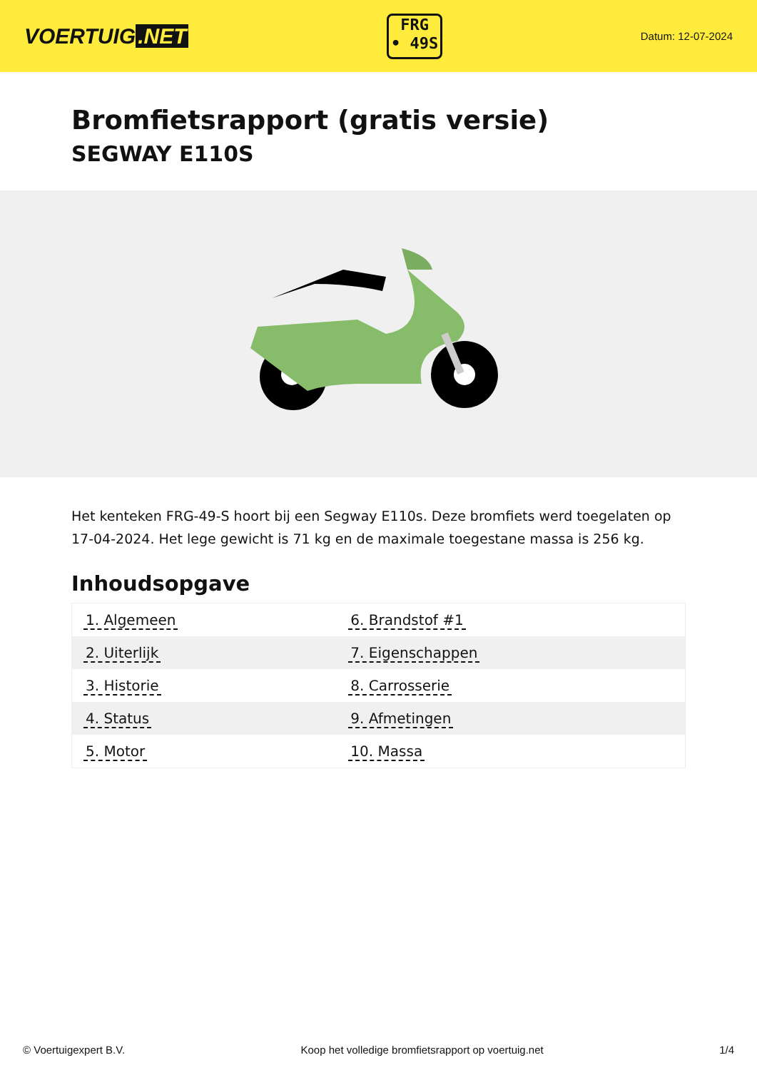VOERTUIG.NET
FRG
• 49S
Datum: 12-07-2024
Bromfietsrapport (gratis versie)
SEGWAY E110S
Het kenteken FRG-49-S hoort bij een Segway E110s. Deze bromfiets werd toegelaten op 17-04-2024. Het lege gewicht is 71 kg en de maximale toegestane massa is 256 kg.
Inhoudsopgave
| 1. Algemeen | 6. Brandstof #1 |
| 2. Uiterlijk | 7. Eigenschappen |
| 3. Historie | 8. Carrosserie |
| 4. Status | 9. Afmetingen |
| 5. Motor | 10. Massa |
© Voertuigexpert B.V. Koop het volledige bromfietsrapport op voertuig.net 1/4